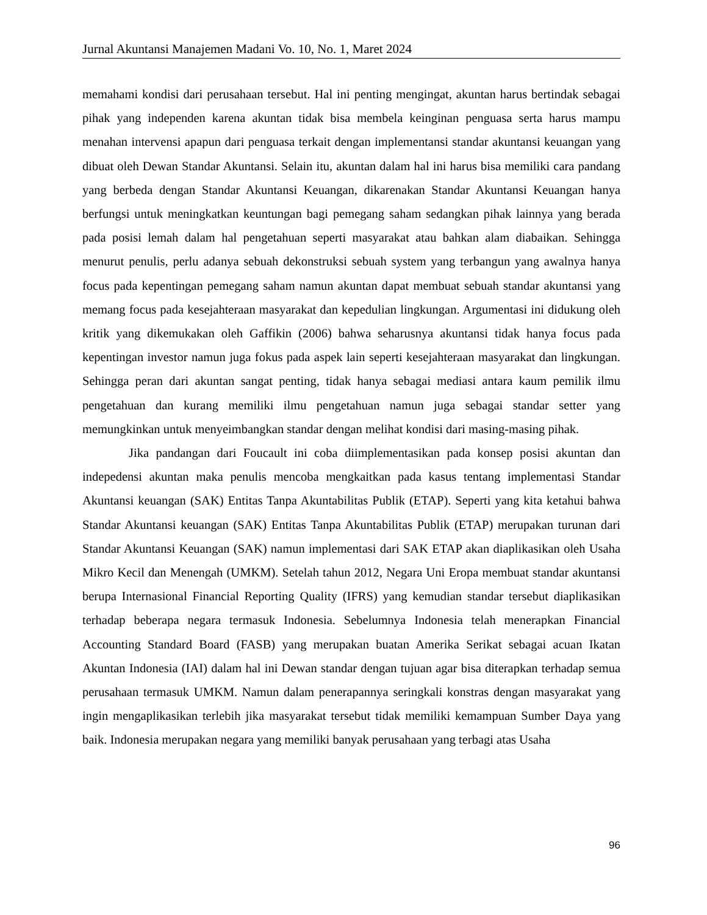Jurnal Akuntansi Manajemen Madani Vo. 10, No. 1, Maret 2024
memahami kondisi dari perusahaan tersebut. Hal ini penting mengingat, akuntan harus bertindak sebagai pihak yang independen karena akuntan tidak bisa membela keinginan penguasa serta harus mampu menahan intervensi apapun dari penguasa terkait dengan implementansi standar akuntansi keuangan yang dibuat oleh Dewan Standar Akuntansi. Selain itu, akuntan dalam hal ini harus bisa memiliki cara pandang yang berbeda dengan Standar Akuntansi Keuangan, dikarenakan Standar Akuntansi Keuangan hanya berfungsi untuk meningkatkan keuntungan bagi pemegang saham sedangkan pihak lainnya yang berada pada posisi lemah dalam hal pengetahuan seperti masyarakat atau bahkan alam diabaikan. Sehingga menurut penulis, perlu adanya sebuah dekonstruksi sebuah system yang terbangun yang awalnya hanya focus pada kepentingan pemegang saham namun akuntan dapat membuat sebuah standar akuntansi yang memang focus pada kesejahteraan masyarakat dan kepedulian lingkungan. Argumentasi ini didukung oleh kritik yang dikemukakan oleh Gaffikin (2006) bahwa seharusnya akuntansi tidak hanya focus pada kepentingan investor namun juga fokus pada aspek lain seperti kesejahteraan masyarakat dan lingkungan. Sehingga peran dari akuntan sangat penting, tidak hanya sebagai mediasi antara kaum pemilik ilmu pengetahuan dan kurang memiliki ilmu pengetahuan namun juga sebagai standar setter yang memungkinkan untuk menyeimbangkan standar dengan melihat kondisi dari masing-masing pihak.
Jika pandangan dari Foucault ini coba diimplementasikan pada konsep posisi akuntan dan indepedensi akuntan maka penulis mencoba mengkaitkan pada kasus tentang implementasi Standar Akuntansi keuangan (SAK) Entitas Tanpa Akuntabilitas Publik (ETAP). Seperti yang kita ketahui bahwa Standar Akuntansi keuangan (SAK) Entitas Tanpa Akuntabilitas Publik (ETAP) merupakan turunan dari Standar Akuntansi Keuangan (SAK) namun implementasi dari SAK ETAP akan diaplikasikan oleh Usaha Mikro Kecil dan Menengah (UMKM). Setelah tahun 2012, Negara Uni Eropa membuat standar akuntansi berupa Internasional Financial Reporting Quality (IFRS) yang kemudian standar tersebut diaplikasikan terhadap beberapa negara termasuk Indonesia. Sebelumnya Indonesia telah menerapkan Financial Accounting Standard Board (FASB) yang merupakan buatan Amerika Serikat sebagai acuan Ikatan Akuntan Indonesia (IAI) dalam hal ini Dewan standar dengan tujuan agar bisa diterapkan terhadap semua perusahaan termasuk UMKM. Namun dalam penerapannya seringkali konstras dengan masyarakat yang ingin mengaplikasikan terlebih jika masyarakat tersebut tidak memiliki kemampuan Sumber Daya yang baik. Indonesia merupakan negara yang memiliki banyak perusahaan yang terbagi atas Usaha
96